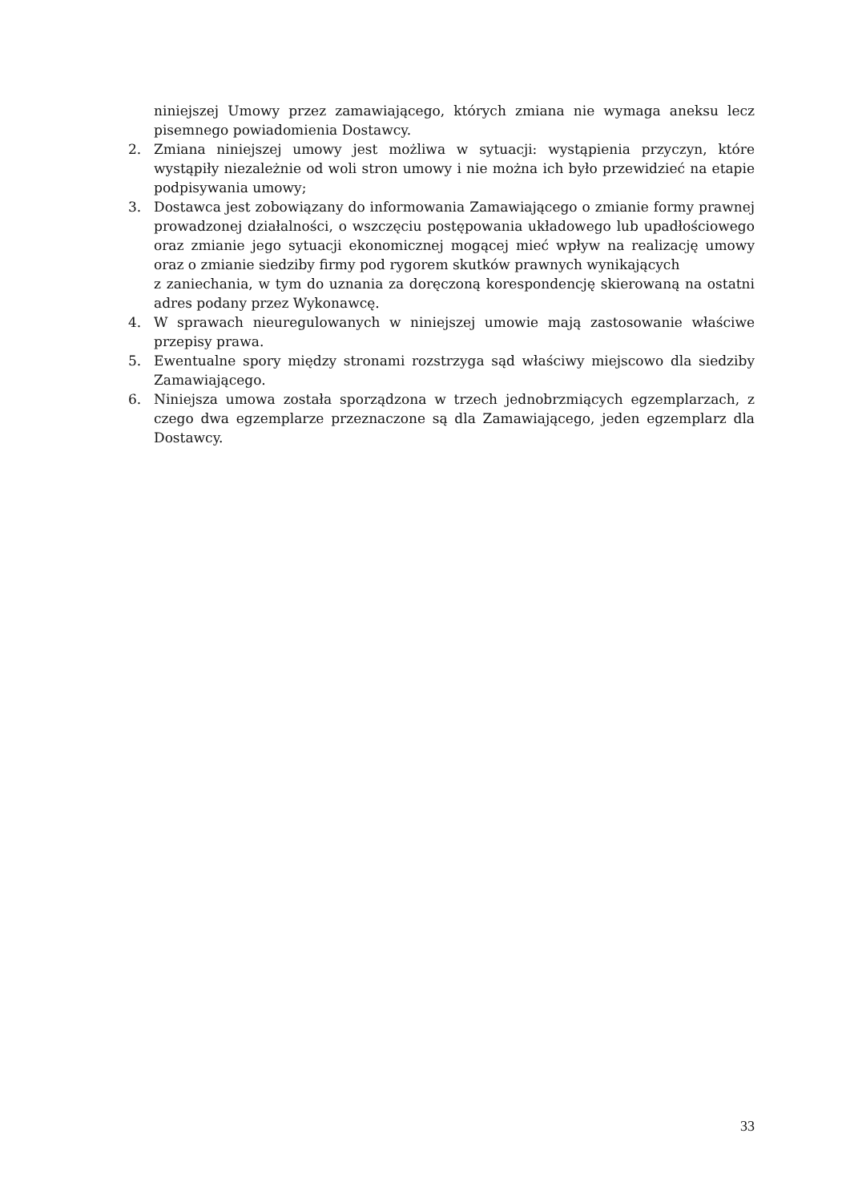niniejszej Umowy przez zamawiającego, których zmiana nie wymaga aneksu lecz pisemnego powiadomienia Dostawcy.
2. Zmiana niniejszej umowy jest możliwa w sytuacji: wystąpienia przyczyn, które wystąpiły niezależnie od woli stron umowy i nie można ich było przewidzieć na etapie podpisywania umowy;
3. Dostawca jest zobowiązany do informowania Zamawiającego o zmianie formy prawnej prowadzonej działalności, o wszczęciu postępowania układowego lub upadłościowego oraz zmianie jego sytuacji ekonomicznej mogącej mieć wpływ na realizację umowy oraz o zmianie siedziby firmy pod rygorem skutków prawnych wynikających
z zaniechania, w tym do uznania za doręczoną korespondencję skierowaną na ostatni adres podany przez Wykonawcę.
4. W sprawach nieuregulowanych w niniejszej umowie mają zastosowanie właściwe przepisy prawa.
5. Ewentualne spory między stronami rozstrzyga sąd właściwy miejscowo dla siedziby Zamawiającego.
6. Niniejsza umowa została sporządzona w trzech jednobrzmiących egzemplarzach, z czego dwa egzemplarze przeznaczone są dla Zamawiającego, jeden egzemplarz dla Dostawcy.
33